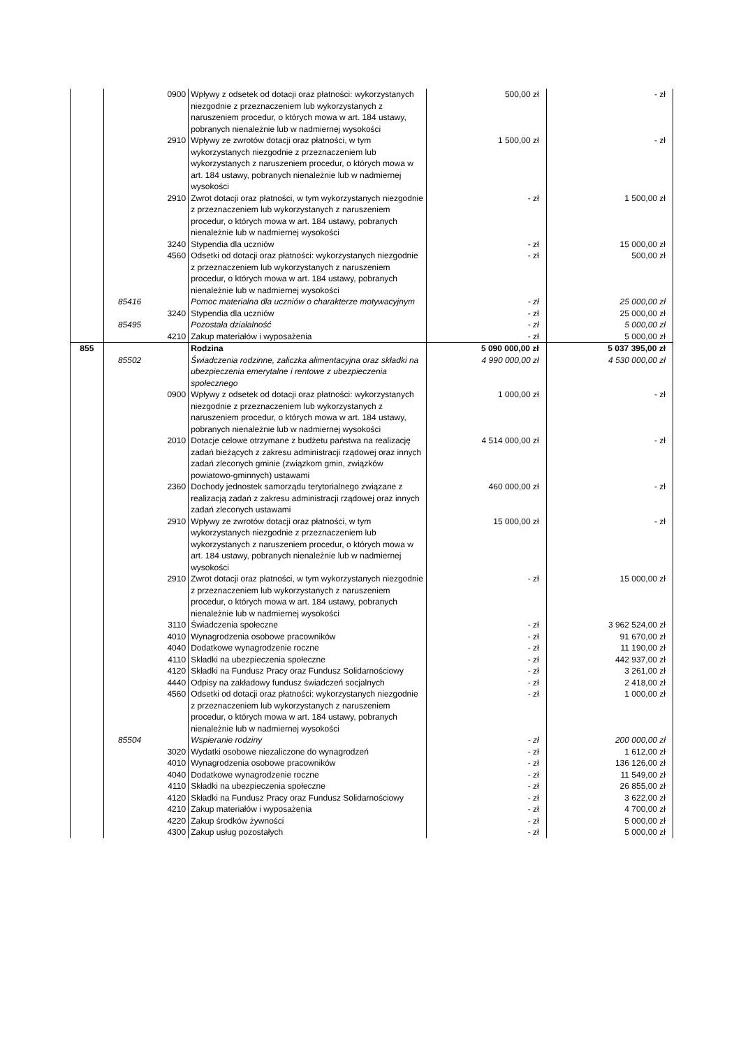| | | 0900 | Wpływy z odsetek od dotacji oraz płatności: wykorzystanych niezgodnie z przeznaczeniem lub wykorzystanych z naruszeniem procedur, o których mowa w art. 184 ustawy, pobranych nienależnie lub w nadmiernej wysokości | 500,00 zł | - zł |
| | | 2910 | Wpływy ze zwrotów dotacji oraz płatności, w tym wykorzystanych niezgodnie z przeznaczeniem lub wykorzystanych z naruszeniem procedur, o których mowa w art. 184 ustawy, pobranych nienależnie lub w nadmiernej wysokości | 1 500,00 zł | - zł |
| | | 2910 | Zwrot dotacji oraz płatności, w tym wykorzystanych niezgodnie z przeznaczeniem lub wykorzystanych z naruszeniem procedur, o których mowa w art. 184 ustawy, pobranych nienależnie lub w nadmiernej wysokości | - zł | 1 500,00 zł |
| | | 3240 | Stypendia dla uczniów | - zł | 15 000,00 zł |
| | | 4560 | Odsetki od dotacji oraz płatności: wykorzystanych niezgodnie z przeznaczeniem lub wykorzystanych z naruszeniem procedur, o których mowa w art. 184 ustawy, pobranych nienależnie lub w nadmiernej wysokości | - zł | 500,00 zł |
| | 85416 | | Pomoc materialna dla uczniów o charakterze motywacyjnym | - zł | 25 000,00 zł |
| | | 3240 | Stypendia dla uczniów | - zł | 25 000,00 zł |
| | 85495 | | Pozostała działalność | - zł | 5 000,00 zł |
| | | 4210 | Zakup materiałów i wyposażenia | - zł | 5 000,00 zł |
| 855 | | | Rodzina | 5 090 000,00 zł | 5 037 395,00 zł |
| | 85502 | | Świadczenia rodzinne, zaliczka alimentacyjna oraz składki na ubezpieczenia emerytalne i rentowe z ubezpieczenia społecznego | 4 990 000,00 zł | 4 530 000,00 zł |
| | | 0900 | Wpływy z odsetek od dotacji oraz płatności: wykorzystanych niezgodnie z przeznaczeniem lub wykorzystanych z naruszeniem procedur, o których mowa w art. 184 ustawy, pobranych nienależnie lub w nadmiernej wysokości | 1 000,00 zł | - zł |
| | | 2010 | Dotacje celowe otrzymane z budżetu państwa na realizację zadań bieżących z zakresu administracji rządowej oraz innych zadań zleconych gminie (związkom gmin, związków powiatowo-gminnych) ustawami | 4 514 000,00 zł | - zł |
| | | 2360 | Dochody jednostek samorządu terytorialnego związane z realizacją zadań z zakresu administracji rządowej oraz innych zadań zleconych ustawami | 460 000,00 zł | - zł |
| | | 2910 | Wpływy ze zwrotów dotacji oraz płatności, w tym wykorzystanych niezgodnie z przeznaczeniem lub wykorzystanych z naruszeniem procedur, o których mowa w art. 184 ustawy, pobranych nienależnie lub w nadmiernej wysokości | 15 000,00 zł | - zł |
| | | 2910 | Zwrot dotacji oraz płatności, w tym wykorzystanych niezgodnie z przeznaczeniem lub wykorzystanych z naruszeniem procedur, o których mowa w art. 184 ustawy, pobranych nienależnie lub w nadmiernej wysokości | - zł | 15 000,00 zł |
| | | 3110 | Świadczenia społeczne | - zł | 3 962 524,00 zł |
| | | 4010 | Wynagrodzenia osobowe pracowników | - zł | 91 670,00 zł |
| | | 4040 | Dodatkowe wynagrodzenie roczne | - zł | 11 190,00 zł |
| | | 4110 | Składki na ubezpieczenia społeczne | - zł | 442 937,00 zł |
| | | 4120 | Składki na Fundusz Pracy oraz Fundusz Solidarnościowy | - zł | 3 261,00 zł |
| | | 4440 | Odpisy na zakładowy fundusz świadczeń socjalnych | - zł | 2 418,00 zł |
| | | 4560 | Odsetki od dotacji oraz płatności: wykorzystanych niezgodnie z przeznaczeniem lub wykorzystanych z naruszeniem procedur, o których mowa w art. 184 ustawy, pobranych nienależnie lub w nadmiernej wysokości | - zł | 1 000,00 zł |
| | 85504 | | Wspieranie rodziny | - zł | 200 000,00 zł |
| | | 3020 | Wydatki osobowe niezaliczone do wynagrodzeń | - zł | 1 612,00 zł |
| | | 4010 | Wynagrodzenia osobowe pracowników | - zł | 136 126,00 zł |
| | | 4040 | Dodatkowe wynagrodzenie roczne | - zł | 11 549,00 zł |
| | | 4110 | Składki na ubezpieczenia społeczne | - zł | 26 855,00 zł |
| | | 4120 | Składki na Fundusz Pracy oraz Fundusz Solidarnościowy | - zł | 3 622,00 zł |
| | | 4210 | Zakup materiałów i wyposażenia | - zł | 4 700,00 zł |
| | | 4220 | Zakup środków żywności | - zł | 5 000,00 zł |
| | | 4300 | Zakup usług pozostałych | - zł | 5 000,00 zł |